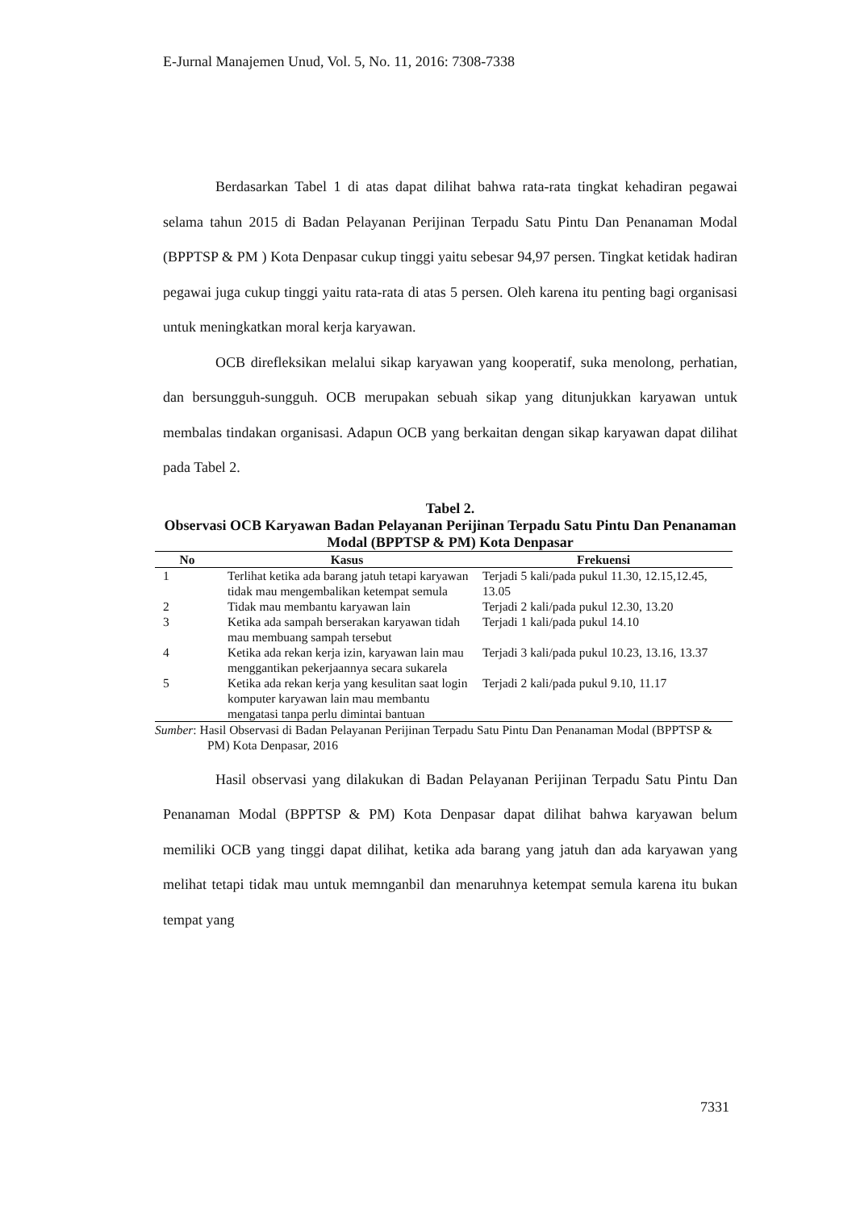E-Jurnal Manajemen Unud, Vol. 5, No. 11, 2016: 7308-7338
Berdasarkan Tabel 1 di atas dapat dilihat bahwa rata-rata tingkat kehadiran pegawai selama tahun 2015 di Badan Pelayanan Perijinan Terpadu Satu Pintu Dan Penanaman Modal (BPPTSP & PM ) Kota Denpasar cukup tinggi yaitu sebesar 94,97 persen. Tingkat ketidak hadiran pegawai juga cukup tinggi yaitu rata-rata di atas 5 persen. Oleh karena itu penting bagi organisasi untuk meningkatkan moral kerja karyawan.
OCB direfleksikan melalui sikap karyawan yang kooperatif, suka menolong, perhatian, dan bersungguh-sungguh. OCB merupakan sebuah sikap yang ditunjukkan karyawan untuk membalas tindakan organisasi. Adapun OCB yang berkaitan dengan sikap karyawan dapat dilihat pada Tabel 2.
Tabel 2.
Observasi OCB Karyawan Badan Pelayanan Perijinan Terpadu Satu Pintu Dan Penanaman Modal (BPPTSP & PM) Kota Denpasar
| No | Kasus | Frekuensi |
| --- | --- | --- |
| 1 | Terlihat ketika ada barang jatuh tetapi karyawan tidak mau mengembalikan ketempat semula | Terjadi 5 kali/pada pukul 11.30, 12.15,12.45, 13.05 |
| 2 | Tidak mau membantu karyawan lain | Terjadi 2 kali/pada pukul 12.30, 13.20 |
| 3 | Ketika ada sampah berserakan karyawan tidah mau membuang sampah tersebut | Terjadi 1 kali/pada pukul 14.10 |
| 4 | Ketika ada rekan kerja izin, karyawan lain mau menggantikan pekerjaannya secara sukarela | Terjadi 3 kali/pada pukul 10.23, 13.16, 13.37 |
| 5 | Ketika ada rekan kerja yang kesulitan saat login komputer karyawan lain mau membantu mengatasi tanpa perlu dimintai bantuan | Terjadi 2 kali/pada pukul 9.10, 11.17 |
Sumber: Hasil Observasi di Badan Pelayanan Perijinan Terpadu Satu Pintu Dan Penanaman Modal (BPPTSP & PM) Kota Denpasar, 2016
Hasil observasi yang dilakukan di Badan Pelayanan Perijinan Terpadu Satu Pintu Dan Penanaman Modal (BPPTSP & PM) Kota Denpasar dapat dilihat bahwa karyawan belum memiliki OCB yang tinggi dapat dilihat, ketika ada barang yang jatuh dan ada karyawan yang melihat tetapi tidak mau untuk memnganbil dan menaruhnya ketempat semula karena itu bukan tempat yang
7331